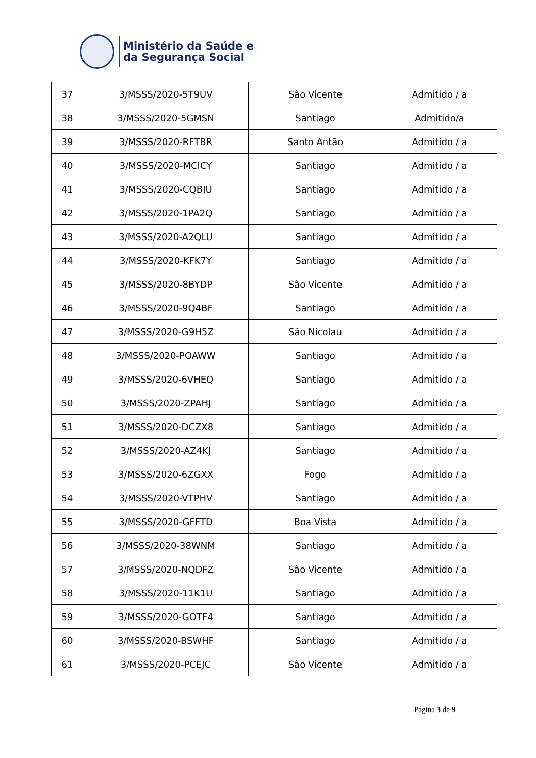Ministério da Saúde e
da Segurança Social
| 37 | 3/MSSS/2020-5T9UV | São Vicente | Admitido / a |
| 38 | 3/MSSS/2020-5GMSN | Santiago | Admitido/a |
| 39 | 3/MSSS/2020-RFTBR | Santo Antão | Admitido / a |
| 40 | 3/MSSS/2020-MCICY | Santiago | Admitido / a |
| 41 | 3/MSSS/2020-CQBIU | Santiago | Admitido / a |
| 42 | 3/MSSS/2020-1PA2Q | Santiago | Admitido / a |
| 43 | 3/MSSS/2020-A2QLU | Santiago | Admitido / a |
| 44 | 3/MSSS/2020-KFK7Y | Santiago | Admitido / a |
| 45 | 3/MSSS/2020-8BYDP | São Vicente | Admitido / a |
| 46 | 3/MSSS/2020-9Q4BF | Santiago | Admitido / a |
| 47 | 3/MSSS/2020-G9H5Z | São Nicolau | Admitido / a |
| 48 | 3/MSSS/2020-POAWW | Santiago | Admitido / a |
| 49 | 3/MSSS/2020-6VHEQ | Santiago | Admitido / a |
| 50 | 3/MSSS/2020-ZPAHJ | Santiago | Admitido / a |
| 51 | 3/MSSS/2020-DCZX8 | Santiago | Admitido / a |
| 52 | 3/MSSS/2020-AZ4KJ | Santiago | Admitido / a |
| 53 | 3/MSSS/2020-6ZGXX | Fogo | Admitido / a |
| 54 | 3/MSSS/2020-VTPHV | Santiago | Admitido / a |
| 55 | 3/MSSS/2020-GFFTD | Boa Vista | Admitido / a |
| 56 | 3/MSSS/2020-38WNM | Santiago | Admitido / a |
| 57 | 3/MSSS/2020-NQDFZ | São Vicente | Admitido / a |
| 58 | 3/MSSS/2020-11K1U | Santiago | Admitido / a |
| 59 | 3/MSSS/2020-GOTF4 | Santiago | Admitido / a |
| 60 | 3/MSSS/2020-BSWHF | Santiago | Admitido / a |
| 61 | 3/MSSS/2020-PCEJC | São Vicente | Admitido / a |
Página 3 de 9